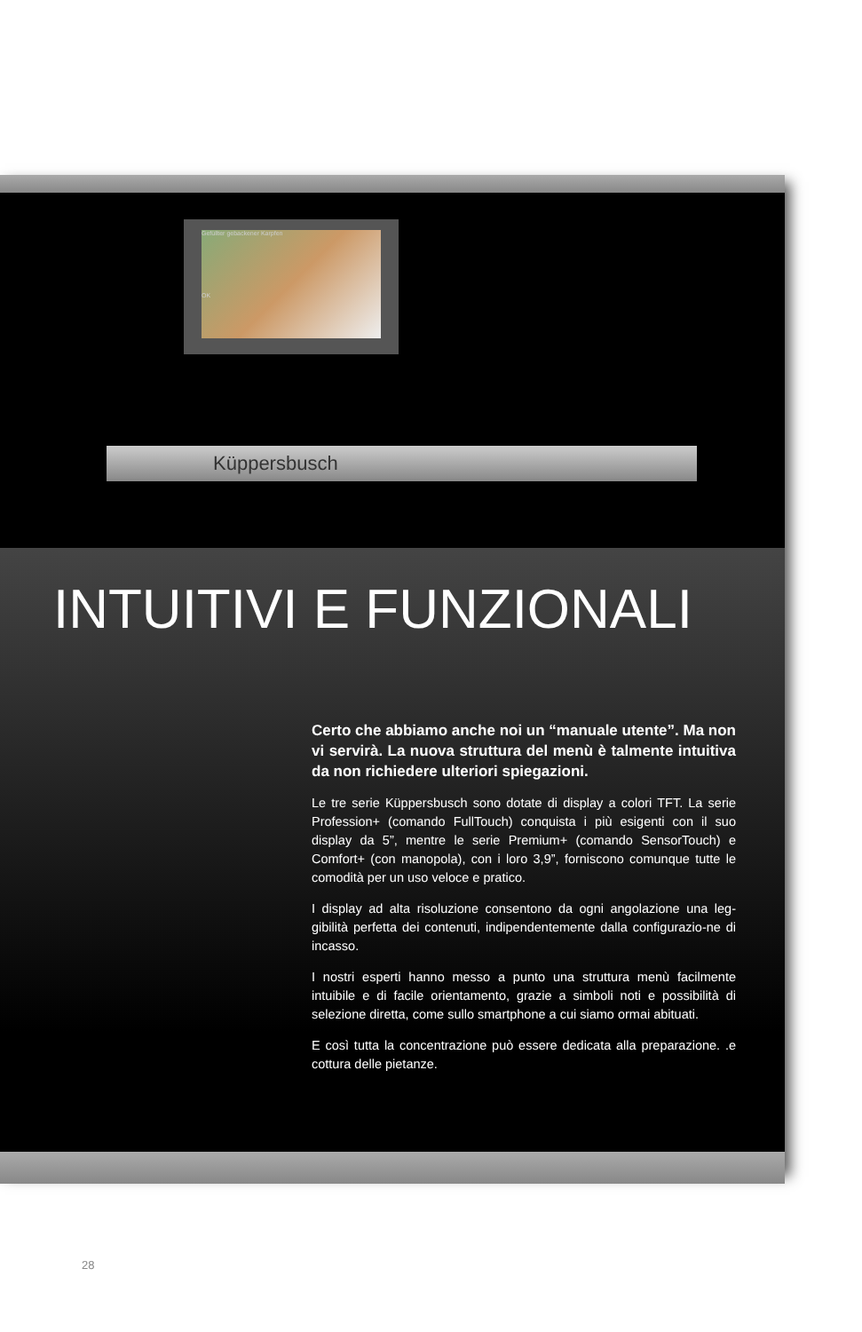Gefüllter gebackener Karpfen
OK
Küppersbusch
INTUITIVI E FUNZIONALI
Certo che abbiamo anche noi un “manuale utente”. Ma non vi servirà. La nuova struttura del menù è talmente intuitiva da non richiedere ulteriori spiegazioni.
Le tre serie Küppersbusch sono dotate di display a colori TFT. La serie Profession+ (comando FullTouch) conquista i più esigenti con il suo display da 5”, mentre le serie Premium+ (comando SensorTouch) e Comfort+ (con manopola), con i loro 3,9”, forniscono comunque tutte le comodità per un uso veloce e pratico.
I display ad alta risoluzione consentono da ogni angolazione una leg-gibilità perfetta dei contenuti, indipendentemente dalla configurazio-ne di incasso.
I nostri esperti hanno messo a punto una struttura menù facilmente intuibile e di facile orientamento, grazie a simboli noti e possibilità di selezione diretta, come sullo smartphone a cui siamo ormai abituati.
E così tutta la concentrazione può essere dedicata alla preparazione. .e cottura delle pietanze.
28